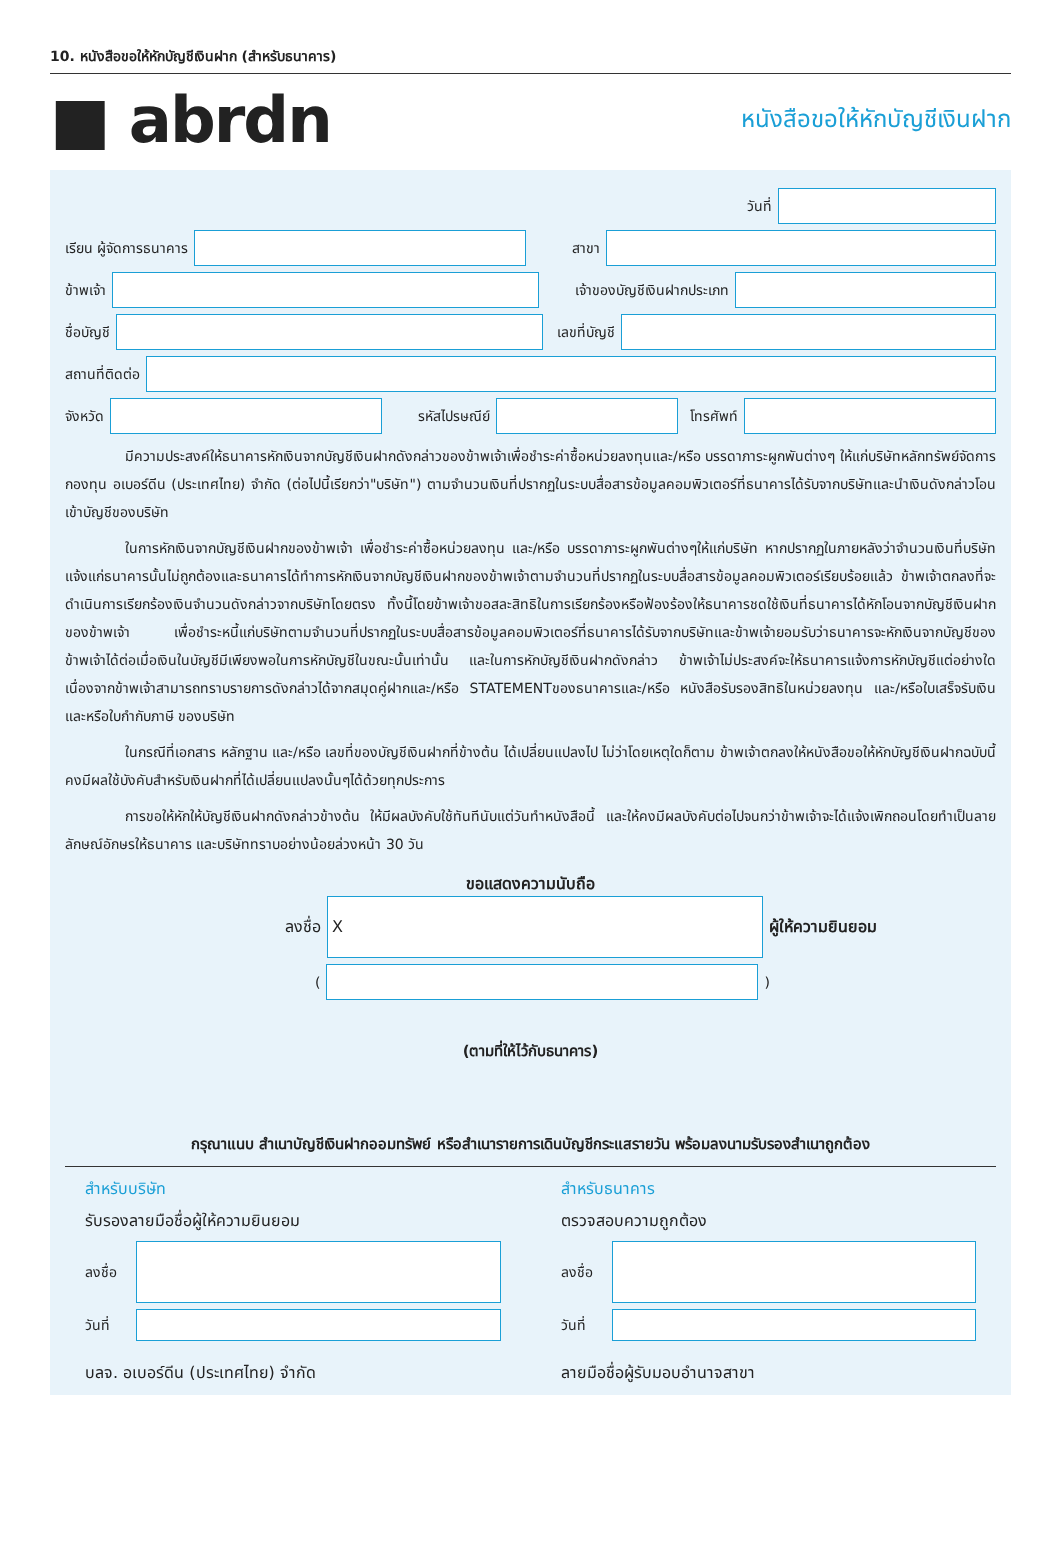10. หนังสือขอให้หักบัญชีเงินฝาก (สำหรับธนาคาร)
■ abrdn
หนังสือขอให้หักบัญชีเงินฝาก
วันที่
เรียน ผู้จัดการธนาคาร สาขา
ข้าพเจ้า เจ้าของบัญชีเงินฝากประเภท
ชื่อบัญชี เลขที่บัญชี
สถานที่ติดต่อ
จังหวัด รหัสไปรษณีย์ โทรศัพท์
มีความประสงค์ให้ธนาคารหักเงินจากบัญชีเงินฝากดังกล่าวของข้าพเจ้าเพื่อชำระค่าซื้อหน่วยลงทุนและ/หรือ บรรดาภาระผูกพันต่างๆ ให้แก่บริษัทหลักทรัพย์จัดการกองทุน อเบอร์ดีน (ประเทศไทย) จำกัด (ต่อไปนี้เรียกว่า"บริษัท") ตามจำนวนเงินที่ปรากฏในระบบสื่อสารข้อมูลคอมพิวเตอร์ที่ธนาคารได้รับจากบริษัทและนำเงินดังกล่าวโอนเข้าบัญชีของบริษัท
ในการหักเงินจากบัญชีเงินฝากของข้าพเจ้า เพื่อชำระค่าซื้อหน่วยลงทุน และ/หรือ บรรดาภาระผูกพันต่างๆให้แก่บริษัท หากปรากฏในภายหลังว่าจำนวนเงินที่บริษัทแจ้งแก่ธนาคารนั้นไม่ถูกต้องและธนาคารได้ทำการหักเงินจากบัญชีเงินฝากของข้าพเจ้าตามจำนวนที่ปรากฏในระบบสื่อสารข้อมูลคอมพิวเตอร์เรียบร้อยแล้ว ข้าพเจ้าตกลงที่จะดำเนินการเรียกร้องเงินจำนวนดังกล่าวจากบริษัทโดยตรง ทั้งนี้โดยข้าพเจ้าขอสละสิทธิในการเรียกร้องหรือฟ้องร้องให้ธนาคารชดใช้เงินที่ธนาคารได้หักโอนจากบัญชีเงินฝากของข้าพเจ้า เพื่อชำระหนี้แก่บริษัทตามจำนวนที่ปรากฏในระบบสื่อสารข้อมูลคอมพิวเตอร์ที่ธนาคารได้รับจากบริษัทและข้าพเจ้ายอมรับว่าธนาคารจะหักเงินจากบัญชีของข้าพเจ้าได้ต่อเมื่อเงินในบัญชีมีเพียงพอในการหักบัญชีในขณะนั้นเท่านั้น และในการหักบัญชีเงินฝากดังกล่าว ข้าพเจ้าไม่ประสงค์จะให้ธนาคารแจ้งการหักบัญชีแต่อย่างใด เนื่องจากข้าพเจ้าสามารถทราบรายการดังกล่าวได้จากสมุดคู่ฝากและ/หรือ STATEMENTของธนาคารและ/หรือ หนังสือรับรองสิทธิในหน่วยลงทุน และ/หรือใบเสร็จรับเงิน และหรือใบกำกับภาษี ของบริษัท
ในกรณีที่เอกสาร หลักฐาน และ/หรือ เลขที่ของบัญชีเงินฝากที่ข้างต้น ได้เปลี่ยนแปลงไป ไม่ว่าโดยเหตุใดก็ตาม ข้าพเจ้าตกลงให้หนังสือขอให้หักบัญชีเงินฝากฉบับนี้คงมีผลใช้บังคับสำหรับเงินฝากที่ได้เปลี่ยนแปลงนั้นๆได้ด้วยทุกประการ
การขอให้หักให้บัญชีเงินฝากดังกล่าวข้างต้น ให้มีผลบังคับใช้ทันทีนับแต่วันทำหนังสือนี้ และให้คงมีผลบังคับต่อไปจนกว่าข้าพเจ้าจะได้แจ้งเพิกถอนโดยทำเป็นลายลักษณ์อักษรให้ธนาคาร และบริษัททราบอย่างน้อยล่วงหน้า 30 วัน
ขอแสดงความนับถือ
ลงชื่อ
X
ผู้ให้ความยินยอม
( )
(ตามที่ให้ไว้กับธนาคาร)
กรุณาแนบ สำเนาบัญชีเงินฝากออมทรัพย์ หรือสำเนารายการเดินบัญชีกระแสรายวัน พร้อมลงนามรับรองสำเนาถูกต้อง
สำหรับบริษัท
รับรองลายมือชื่อผู้ให้ความยินยอม
ลงชื่อ
วันที่
บลจ. อเบอร์ดีน (ประเทศไทย) จำกัด
สำหรับธนาคาร
ตรวจสอบความถูกต้อง
ลงชื่อ
วันที่
ลายมือชื่อผู้รับมอบอำนาจสาขา